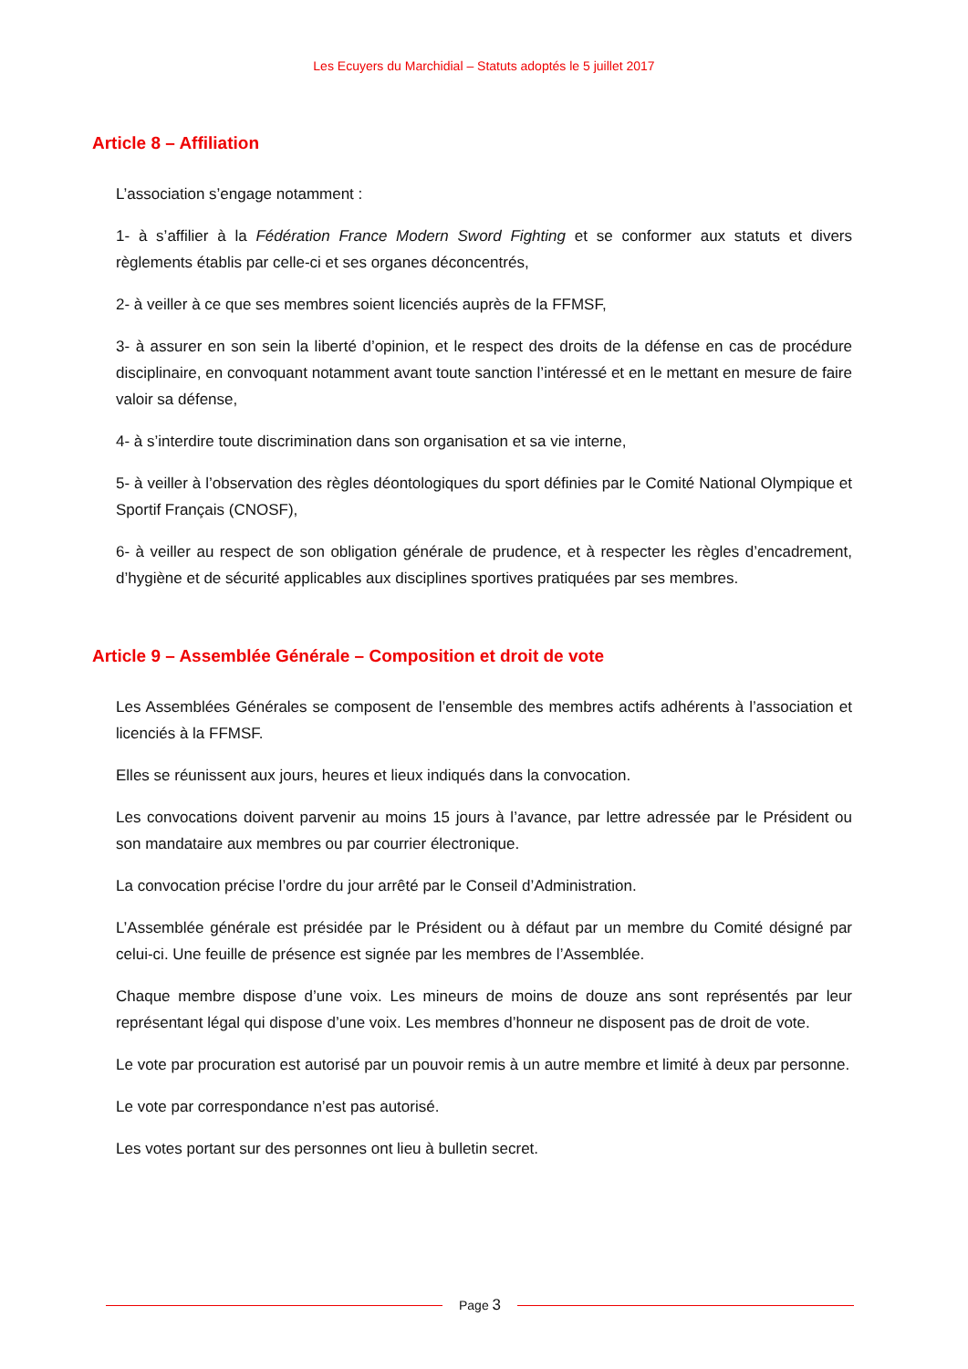Les Ecuyers du Marchidial – Statuts adoptés le 5 juillet 2017
Article 8 – Affiliation
L’association s’engage notamment :
1- à s’affilier à la Fédération France Modern Sword Fighting et se conformer aux statuts et divers règlements établis par celle-ci et ses organes déconcentrés,
2- à veiller à ce que ses membres soient licenciés auprès de la FFMSF,
3- à assurer en son sein la liberté d’opinion, et le respect des droits de la défense en cas de procédure disciplinaire, en convoquant notamment avant toute sanction l’intéressé et en le mettant en mesure de faire valoir sa défense,
4- à s’interdire toute discrimination dans son organisation et sa vie interne,
5- à veiller à l’observation des règles déontologiques du sport définies par le Comité National Olympique et Sportif Français (CNOSF),
6- à veiller au respect de son obligation générale de prudence, et à respecter les règles d’encadrement, d’hygiène et de sécurité applicables aux disciplines sportives pratiquées par ses membres.
Article 9 – Assemblée Générale – Composition et droit de vote
Les Assemblées Générales se composent de l’ensemble des membres actifs adhérents à l’association et licenciés à la FFMSF.
Elles se réunissent aux jours, heures et lieux indiqués dans la convocation.
Les convocations doivent parvenir au moins 15 jours à l’avance, par lettre adressée par le Président ou son mandataire aux membres ou par courrier électronique.
La convocation précise l’ordre du jour arrêté par le Conseil d’Administration.
L’Assemblée générale est présidée par le Président ou à défaut par un membre du Comité désigné par celui-ci. Une feuille de présence est signée par les membres de l’Assemblée.
Chaque membre dispose d’une voix. Les mineurs de moins de douze ans sont représentés par leur représentant légal qui dispose d’une voix. Les membres d’honneur ne disposent pas de droit de vote.
Le vote par procuration est autorisé par un pouvoir remis à un autre membre et limité à deux par personne.
Le vote par correspondance n’est pas autorisé.
Les votes portant sur des personnes ont lieu à bulletin secret.
Page 3